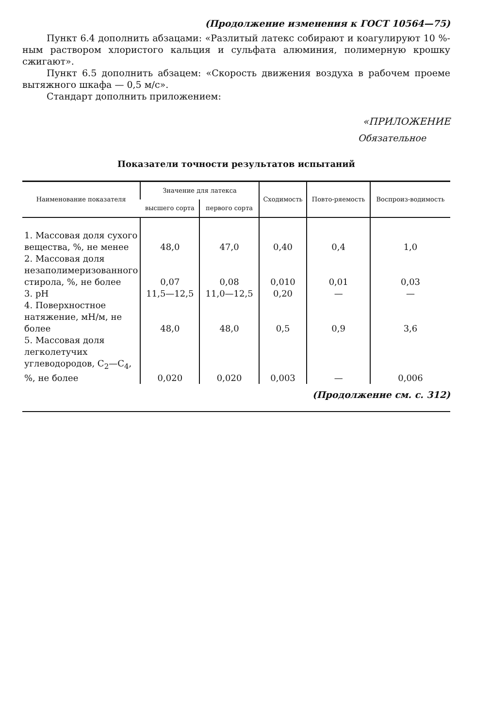(Продолжение изменения к ГОСТ 10564—75)
Пункт 6.4 дополнить абзацами: «Разлитый латекс собирают и коагулируют 10 %-ным раствором хлористого кальция и сульфата алюминия, полимерную крошку сжигают».
Пункт 6.5 дополнить абзацем: «Скорость движения воздуха в рабочем проеме вытяжного шкафа — 0,5 м/с».
Стандарт дополнить приложением:
«ПРИЛОЖЕНИЕ
Обязательное
Показатели точности результатов испытаний
| Наименование показателя | Значение для латекса | | Сходимость | Повто-ряемость | Воспроиз-водимость |
| --- | --- | --- | --- | --- | --- |
| | высшего сорта | первого сорта | | | |
| 1. Массовая доля сухого вещества, %, не менее | 48,0 | 47,0 | 0,40 | 0,4 | 1,0 |
| 2. Массовая доля незаполимеризованного стирола, %, не более | 0,07 | 0,08 | 0,010 | 0,01 | 0,03 |
| 3. pH | 11,5—12,5 | 11,0—12,5 | 0,20 | — | — |
| 4. Поверхностное натяжение, мН/м, не более | 48,0 | 48,0 | 0,5 | 0,9 | 3,6 |
| 5. Массовая доля легколетучих углеводородов, C<sub>2</sub>—C<sub>4</sub>, %, не более | 0,020 | 0,020 | 0,003 | — | 0,006 |
(Продолжение см. с. 312)